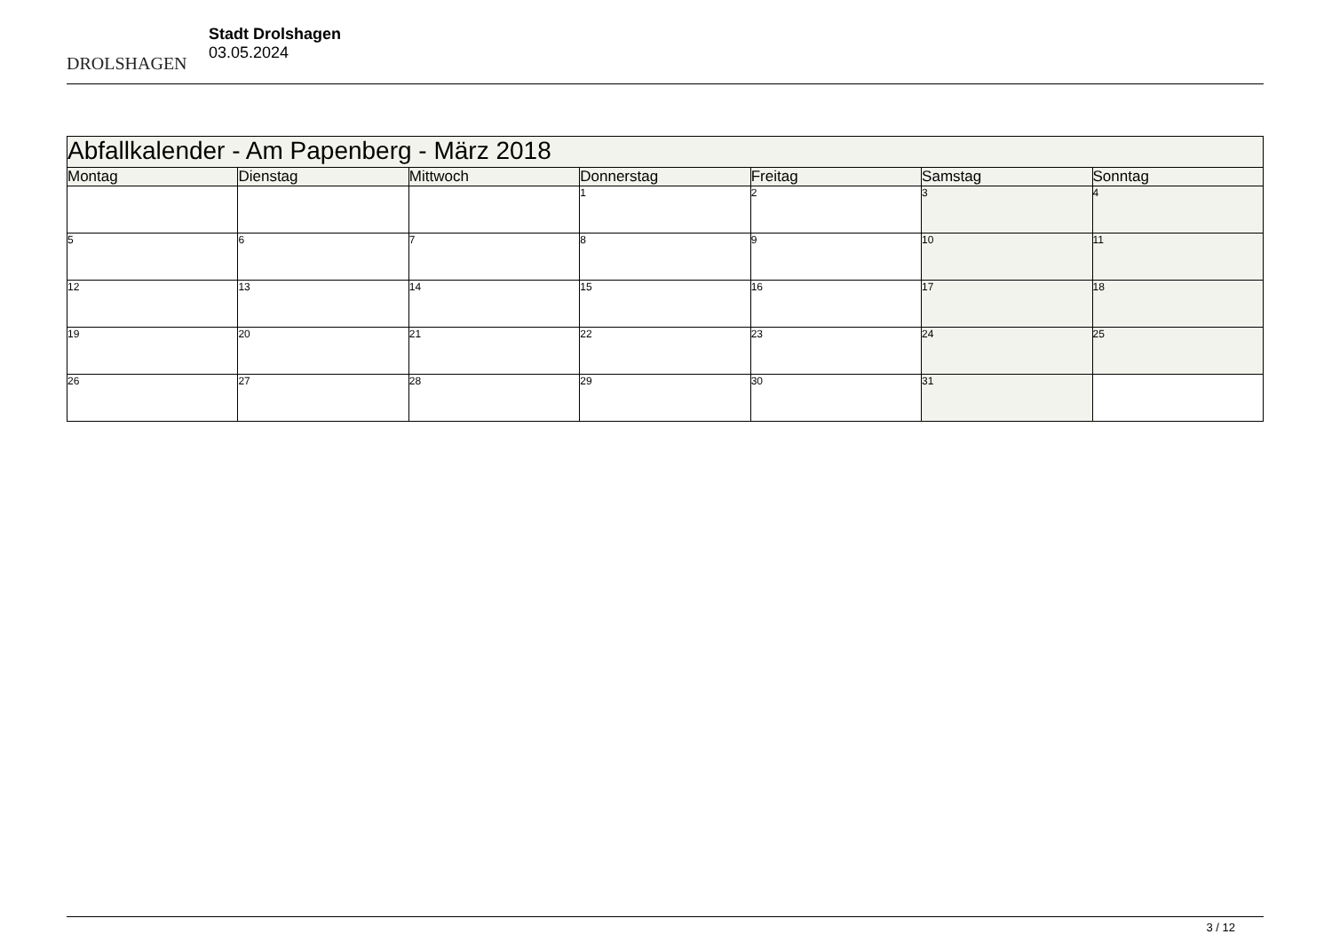DROLSHAGEN
Stadt Drolshagen
03.05.2024
| Abfallkalender - Am Papenberg - März 2018 | | | | | | |
| --- | --- | --- | --- | --- | --- | --- |
| Montag | Dienstag | Mittwoch | Donnerstag | Freitag | Samstag | Sonntag |
| | | | 1 | 2 | 3 | 4 |
| 5 | 6 | 7 | 8 | 9 | 10 | 11 |
| 12 | 13 | 14 | 15 | 16 | 17 | 18 |
| 19 | 20 | 21 | 22 | 23 | 24 | 25 |
| 26 | 27 | 28 | 29 | 30 | 31 | |
3 / 12